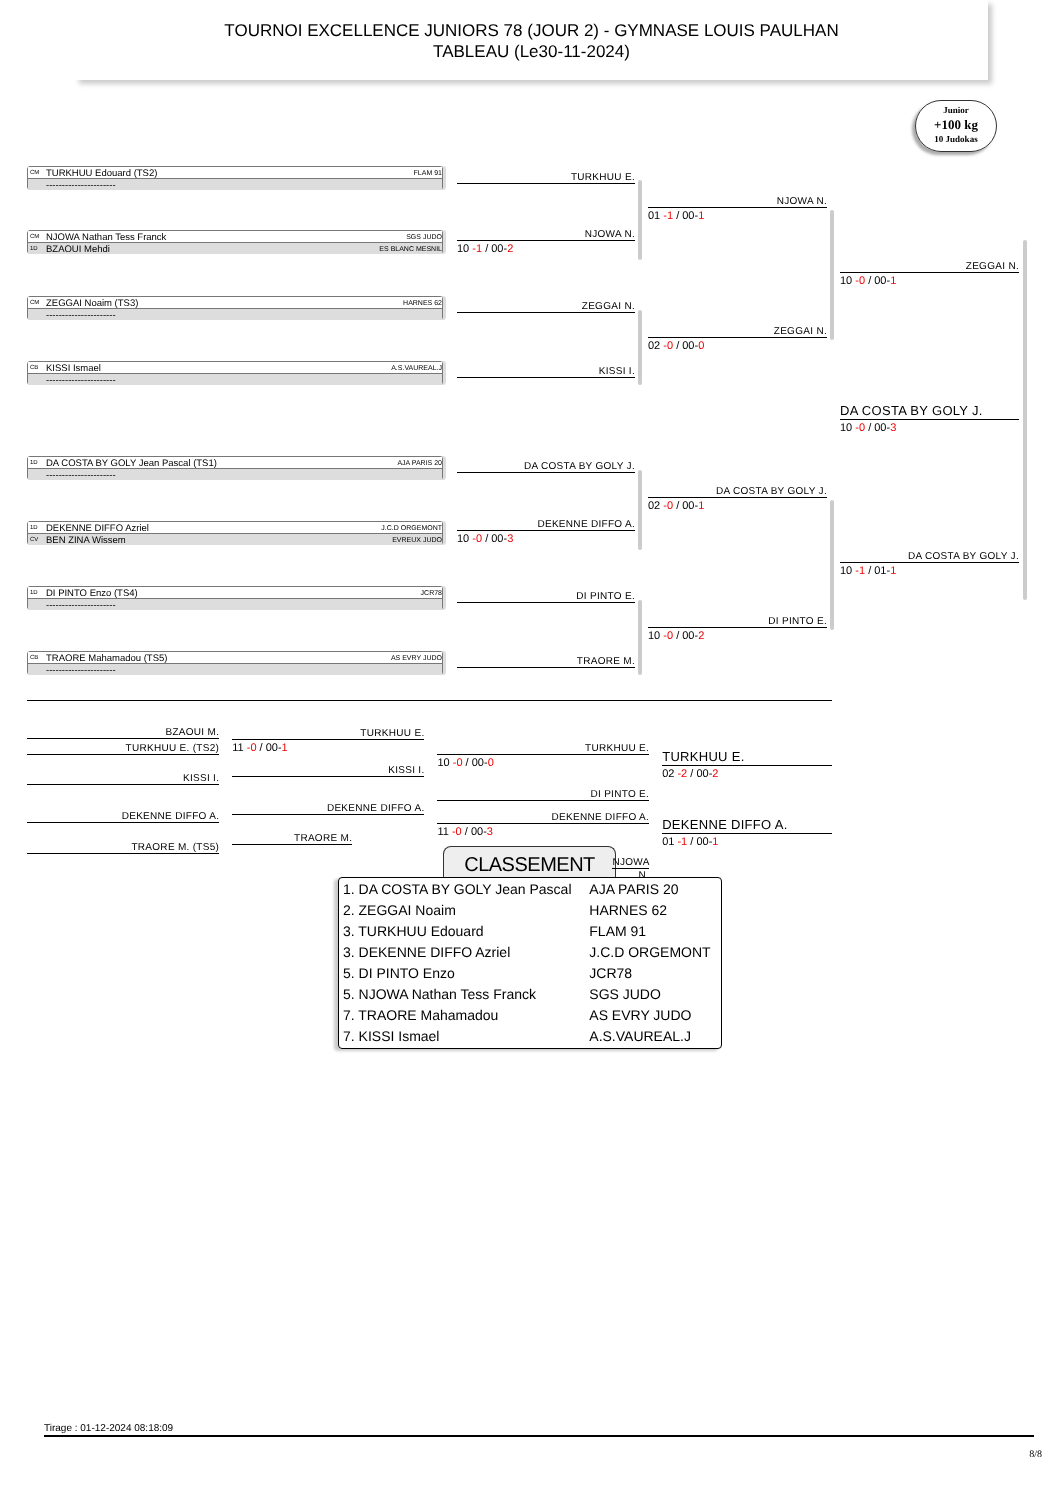TOURNOI EXCELLENCE JUNIORS 78 (JOUR 2) - GYMNASE LOUIS PAULHAN
TABLEAU (Le30-11-2024)
CM TURKHUU Edouard (TS2) FLAM 91
----------------------
CM NJOWA Nathan Tess Franck SGS JUDO
1D BZAOUI Mehdi ES BLANC MESNIL
CM ZEGGAI Noaim (TS3) HARNES 62
----------------------
CB KISSI Ismael A.S.VAUREAL.J
----------------------
1D DA COSTA BY GOLY Jean Pascal (TS1) AJA PARIS 20
----------------------
1D DEKENNE DIFFO Azriel J.C.D ORGEMONT
CV BEN ZINA Wissem EVREUX JUDO
1D DI PINTO Enzo (TS4) JCR78
----------------------
CB TRAORE Mahamadou (TS5) AS EVRY JUDO
----------------------
TURKHUU E.
NJOWA N.
10 -1 / 00-2
ZEGGAI N.
KISSI I.
DA COSTA BY GOLY J.
DEKENNE DIFFO A.
10 -0 / 00-3
DI PINTO E.
TRAORE M.
NJOWA N.
01 -1 / 00-1
ZEGGAI N.
02 -0 / 00-0
DA COSTA BY GOLY J.
02 -0 / 00-1
DI PINTO E.
10 -0 / 00-2
Junior
+100 kg
10 Judokas
ZEGGAI N.
10 -0 / 00-1
DA COSTA BY GOLY J.
10 -0 / 00-3
DA COSTA BY GOLY J.
10 -1 / 01-1
BZAOUI M.
TURKHUU E. (TS2)
KISSI I.
DEKENNE DIFFO A.
TRAORE M. (TS5)
TURKHUU E.
11 -0 / 00-1
KISSI I.
DEKENNE DIFFO A.
TRAORE M.
TURKHUU E.
10 -0 / 00-0
DI PINTO E.
DEKENNE DIFFO A.
11 -0 / 00-3
NJOWA N.
TURKHUU E.
02 -2 / 00-2
DEKENNE DIFFO A.
01 -1 / 00-1
CLASSEMENT
| 1. DA COSTA BY GOLY Jean Pascal | AJA PARIS 20 |
| 2. ZEGGAI Noaim | HARNES 62 |
| 3. TURKHUU Edouard | FLAM 91 |
| 3. DEKENNE DIFFO Azriel | J.C.D ORGEMONT |
| 5. DI PINTO Enzo | JCR78 |
| 5. NJOWA Nathan Tess Franck | SGS JUDO |
| 7. TRAORE Mahamadou | AS EVRY JUDO |
| 7. KISSI Ismael | A.S.VAUREAL.J |
Tirage : 01-12-2024 08:18:09
8/8